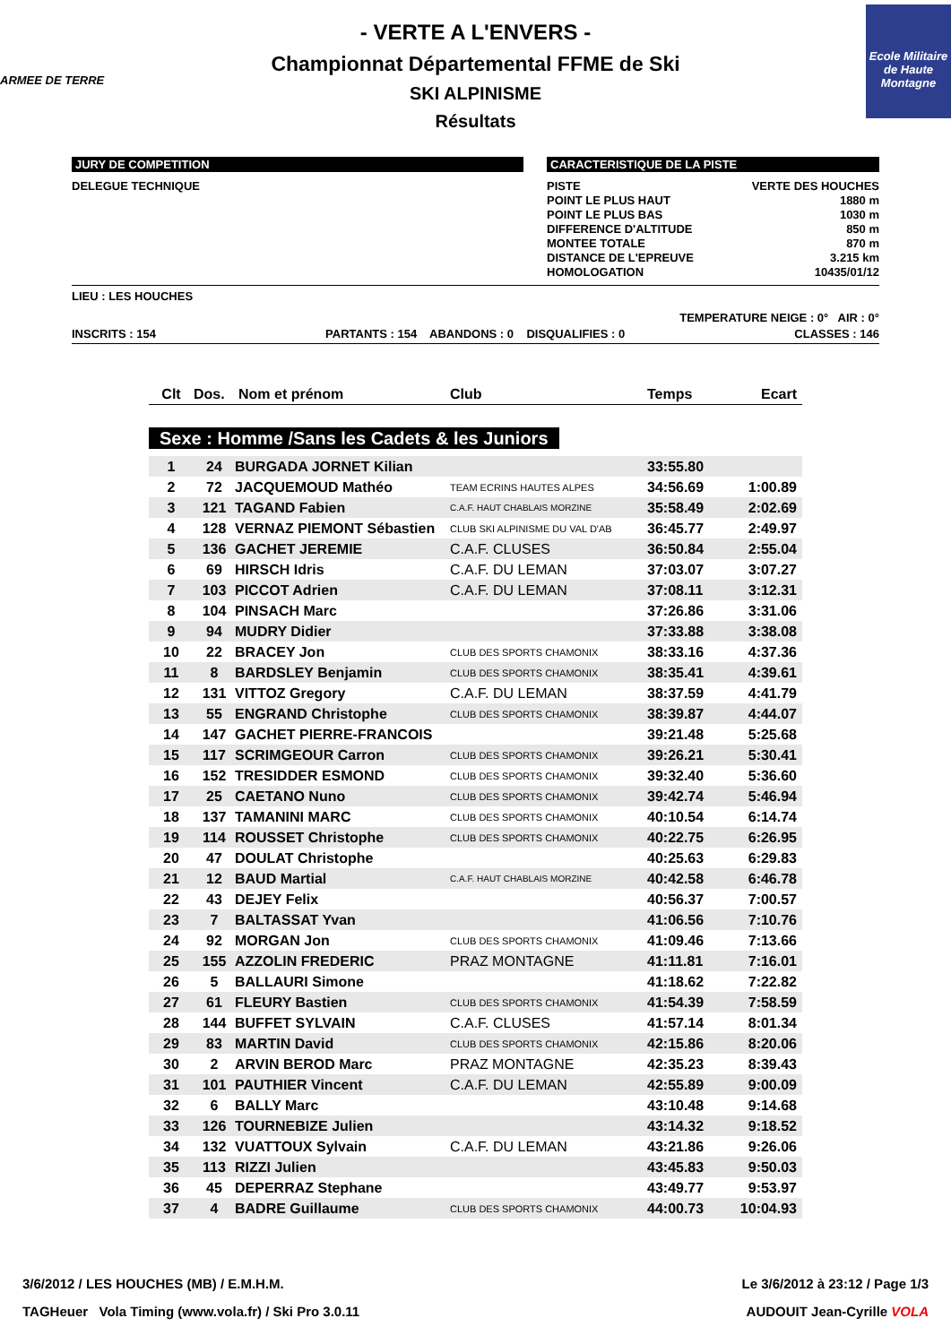ARMEE DE TERRE
Ecole Militaire de Haute Montagne
- VERTE A L'ENVERS -
Championnat Départemental FFME de Ski
SKI ALPINISME
Résultats
JURY DE COMPETITION
DELEGUE TECHNIQUE
CARACTERISTIQUE DE LA PISTE
PISTE VERTE DES HOUCHES
POINT LE PLUS HAUT 1880 m
POINT LE PLUS BAS 1030 m
DIFFERENCE D'ALTITUDE 850 m
MONTEE TOTALE 870 m
DISTANCE DE L'EPREUVE 3.215 km
HOMOLOGATION 10435/01/12
LIEU : LES HOUCHES
TEMPERATURE NEIGE : 0° AIR : 0°
INSCRITS : 154 PARTANTS : 154 ABANDONS : 0 DISQUALIFIES : 0 CLASSES : 146
| Clt | Dos. | Nom et prénom | Club | Temps | Ecart |
Sexe : Homme /Sans les Cadets & les Juniors
| 1 | 24 | BURGADA JORNET Kilian | | 33:55.80 | |
| 2 | 72 | JACQUEMOUD Mathéo | TEAM ECRINS HAUTES ALPES | 34:56.69 | 1:00.89 |
| 3 | 121 | TAGAND Fabien | C.A.F. HAUT CHABLAIS MORZINE | 35:58.49 | 2:02.69 |
| 4 | 128 | VERNAZ PIEMONT Sébastien | CLUB SKI ALPINISME DU VAL D'AB | 36:45.77 | 2:49.97 |
| 5 | 136 | GACHET JEREMIE | C.A.F. CLUSES | 36:50.84 | 2:55.04 |
| 6 | 69 | HIRSCH Idris | C.A.F. DU LEMAN | 37:03.07 | 3:07.27 |
| 7 | 103 | PICCOT Adrien | C.A.F. DU LEMAN | 37:08.11 | 3:12.31 |
| 8 | 104 | PINSACH Marc | | 37:26.86 | 3:31.06 |
| 9 | 94 | MUDRY Didier | | 37:33.88 | 3:38.08 |
| 10 | 22 | BRACEY Jon | CLUB DES SPORTS CHAMONIX | 38:33.16 | 4:37.36 |
| 11 | 8 | BARDSLEY Benjamin | CLUB DES SPORTS CHAMONIX | 38:35.41 | 4:39.61 |
| 12 | 131 | VITTOZ Gregory | C.A.F. DU LEMAN | 38:37.59 | 4:41.79 |
| 13 | 55 | ENGRAND Christophe | CLUB DES SPORTS CHAMONIX | 38:39.87 | 4:44.07 |
| 14 | 147 | GACHET PIERRE-FRANCOIS | | 39:21.48 | 5:25.68 |
| 15 | 117 | SCRIMGEOUR Carron | CLUB DES SPORTS CHAMONIX | 39:26.21 | 5:30.41 |
| 16 | 152 | TRESIDDER ESMOND | CLUB DES SPORTS CHAMONIX | 39:32.40 | 5:36.60 |
| 17 | 25 | CAETANO Nuno | CLUB DES SPORTS CHAMONIX | 39:42.74 | 5:46.94 |
| 18 | 137 | TAMANINI MARC | CLUB DES SPORTS CHAMONIX | 40:10.54 | 6:14.74 |
| 19 | 114 | ROUSSET Christophe | CLUB DES SPORTS CHAMONIX | 40:22.75 | 6:26.95 |
| 20 | 47 | DOULAT Christophe | | 40:25.63 | 6:29.83 |
| 21 | 12 | BAUD Martial | C.A.F. HAUT CHABLAIS MORZINE | 40:42.58 | 6:46.78 |
| 22 | 43 | DEJEY Felix | | 40:56.37 | 7:00.57 |
| 23 | 7 | BALTASSAT Yvan | | 41:06.56 | 7:10.76 |
| 24 | 92 | MORGAN Jon | CLUB DES SPORTS CHAMONIX | 41:09.46 | 7:13.66 |
| 25 | 155 | AZZOLIN FREDERIC | PRAZ MONTAGNE | 41:11.81 | 7:16.01 |
| 26 | 5 | BALLAURI Simone | | 41:18.62 | 7:22.82 |
| 27 | 61 | FLEURY Bastien | CLUB DES SPORTS CHAMONIX | 41:54.39 | 7:58.59 |
| 28 | 144 | BUFFET SYLVAIN | C.A.F. CLUSES | 41:57.14 | 8:01.34 |
| 29 | 83 | MARTIN David | CLUB DES SPORTS CHAMONIX | 42:15.86 | 8:20.06 |
| 30 | 2 | ARVIN BEROD Marc | PRAZ MONTAGNE | 42:35.23 | 8:39.43 |
| 31 | 101 | PAUTHIER Vincent | C.A.F. DU LEMAN | 42:55.89 | 9:00.09 |
| 32 | 6 | BALLY Marc | | 43:10.48 | 9:14.68 |
| 33 | 126 | TOURNEBIZE Julien | | 43:14.32 | 9:18.52 |
| 34 | 132 | VUATTOUX Sylvain | C.A.F. DU LEMAN | 43:21.86 | 9:26.06 |
| 35 | 113 | RIZZI Julien | | 43:45.83 | 9:50.03 |
| 36 | 45 | DEPERRAZ Stephane | | 43:49.77 | 9:53.97 |
| 37 | 4 | BADRE Guillaume | CLUB DES SPORTS CHAMONIX | 44:00.73 | 10:04.93 |
3/6/2012 / LES HOUCHES (MB) / E.M.H.M. Le 3/6/2012 à 23:12 / Page 1/3
TAGHeuer Vola Timing (www.vola.fr) / Ski Pro 3.0.11 AUDOUIT Jean-Cyrille VOLA